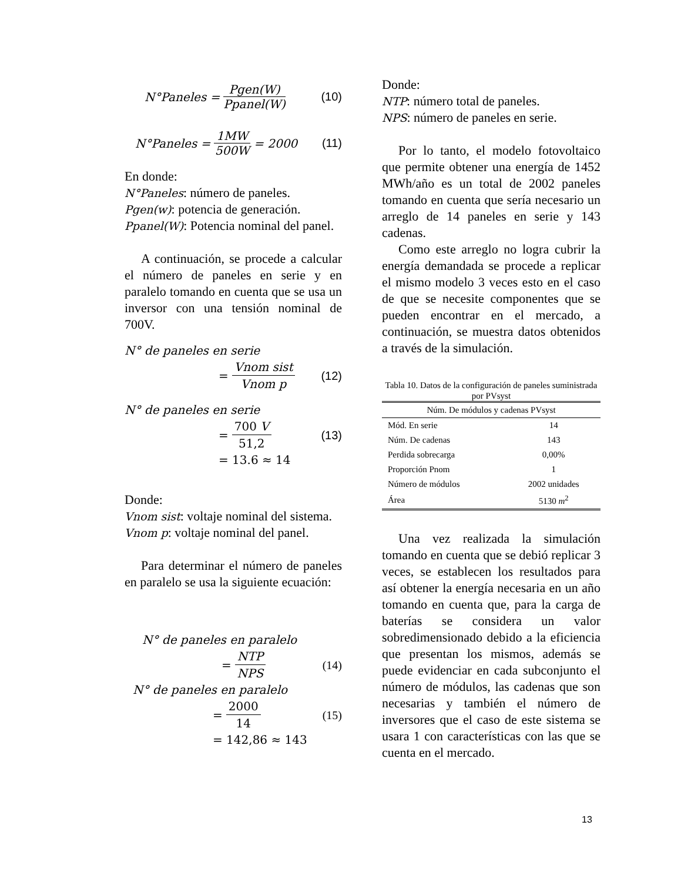N°Paneles = Pgen(W) Ppanel(W) (10)
N°Paneles = 1MW 500W = 2000 (11)
En donde:
N°Paneles: número de paneles.
Pgen(w): potencia de generación.
Ppanel(W): Potencia nominal del panel.
A continuación, se procede a calcular el número de paneles en serie y en paralelo tomando en cuenta que se usa un inversor con una tensión nominal de 700V.
N° de paneles en serie
= Vnom sist Vnom p (12)
N° de paneles en serie
= 700 V 51,2 (13)
= 13.6 ≈ 14
Donde:
Vnom sist: voltaje nominal del sistema.
Vnom p: voltaje nominal del panel.
Para determinar el número de paneles en paralelo se usa la siguiente ecuación:
N° de paneles en paralelo
= NTP NPS (14)
N° de paneles en paralelo
= 2000 14 (15)
= 142,86 ≈ 143
Donde:
NTP: número total de paneles.
NPS: número de paneles en serie.
Por lo tanto, el modelo fotovoltaico que permite obtener una energía de 1452 MWh/año es un total de 2002 paneles tomando en cuenta que sería necesario un arreglo de 14 paneles en serie y 143 cadenas.
Como este arreglo no logra cubrir la energía demandada se procede a replicar el mismo modelo 3 veces esto en el caso de que se necesite componentes que se pueden encontrar en el mercado, a continuación, se muestra datos obtenidos a través de la simulación.
Tabla 10. Datos de la configuración de paneles suministrada por PVsyst
| Núm. De módulos y cadenas PVsyst | |
| --- | --- |
| Mód. En serie | 14 |
| Núm. De cadenas | 143 |
| Perdida sobrecarga | 0,00% |
| Proporción Pnom | 1 |
| Número de módulos | 2002 unidades |
| Área | 5130 m<sup>2</sup> |
Una vez realizada la simulación tomando en cuenta que se debió replicar 3 veces, se establecen los resultados para así obtener la energía necesaria en un año tomando en cuenta que, para la carga de baterías se considera un valor sobredimensionado debido a la eficiencia que presentan los mismos, además se puede evidenciar en cada subconjunto el número de módulos, las cadenas que son necesarias y también el número de inversores que el caso de este sistema se usara 1 con características con las que se cuenta en el mercado.
13